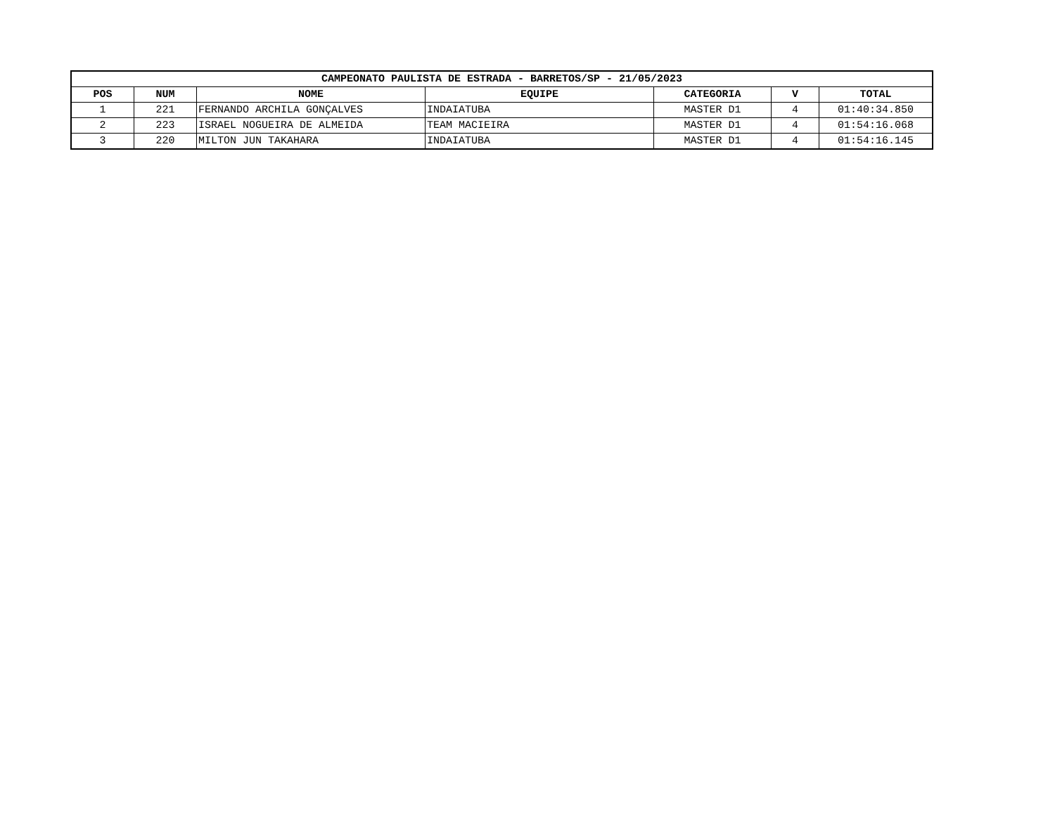| CAMPEONATO PAULISTA DE ESTRADA - BARRETOS/SP - 21/05/2023 | | | | | | |
| --- | --- | --- | --- | --- | --- | --- |
| POS | NUM | NOME | EQUIPE | CATEGORIA | V | TOTAL |
| 1 | 221 | FERNANDO ARCHILA GONÇALVES | INDAIATUBA | MASTER D1 | 4 | 01:40:34.850 |
| 2 | 223 | ISRAEL NOGUEIRA DE ALMEIDA | TEAM MACIEIRA | MASTER D1 | 4 | 01:54:16.068 |
| 3 | 220 | MILTON JUN TAKAHARA | INDAIATUBA | MASTER D1 | 4 | 01:54:16.145 |